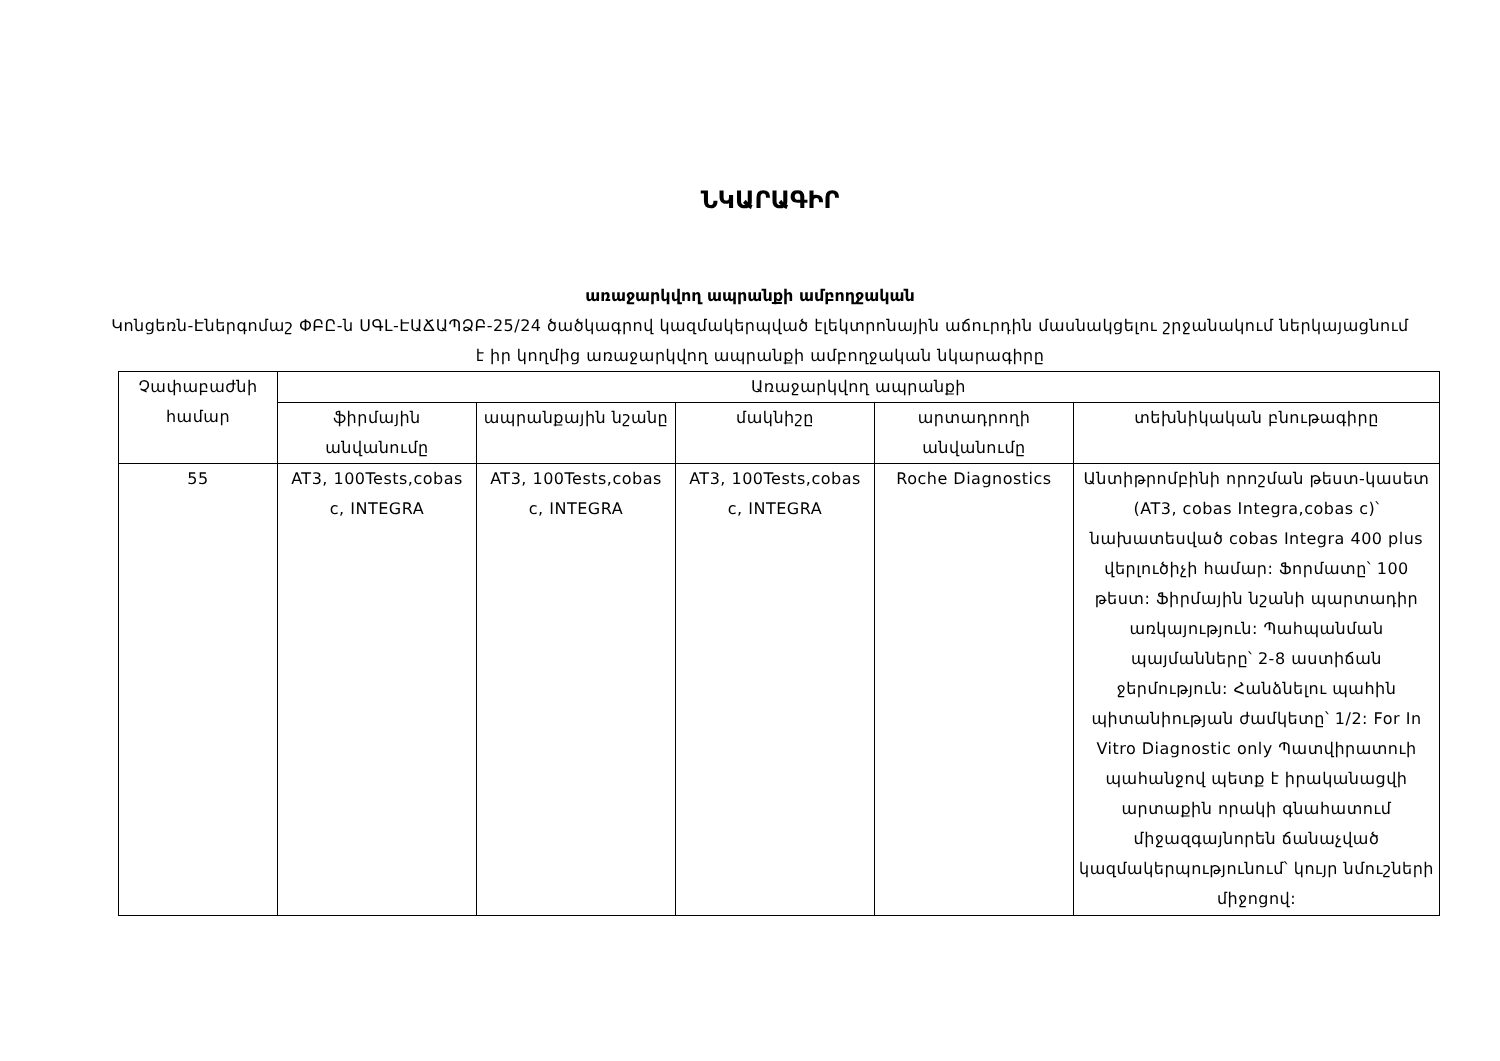ՆԿԱՐԱԳԻՐ
առաջարկվող ապրանքի ամբողջական
Կոնցեռն-Էներգոմաշ ՓԲԸ-ն ՍԳԼ-ԷԱՃԱՊՁԲ-25/24 ծածկագրով կազմակերպված էլեկտրոնային աճուրդին մասնակցելու շրջանակում ներկայացնում է իր կողմից առաջարկվող ապրանքի ամբողջական նկարագիրը
| Չափաբաժնի համար | Առաջարկվող ապրանքի | | | | |
| --- | --- | --- | --- | --- | --- |
| | ֆիրմային անվանումը | ապրանքային նշանը | մակնիշը | արտադրողի անվանումը | տեխնիկական բնութագիրը |
| 55 | AT3, 100Tests,cobas c, INTEGRA | AT3, 100Tests,cobas c, INTEGRA | AT3, 100Tests,cobas c, INTEGRA | Roche Diagnostics | Անտիթրոմբինի որոշման թեստ-կասետ (AT3, cobas Integra,cobas c)՝ նախատեսված cobas Integra 400 plus վերլուծիչի համար: Ֆորմատը՝ 100 թեստ: Ֆիրմային նշանի պարտադիր առկայություն: Պահպանման պայմանները՝ 2-8 աստիճան ջերմություն: Հանձնելու պահին պիտանիության ժամկետը՝ 1/2: For In Vitro Diagnostic only Պատվիրատուի պահանջով պետք է իրականացվի արտաքին որակի գնահատում միջազգայնորեն ճանաչված կազմակերպությունում՝ կույր նմուշների միջոցով: |